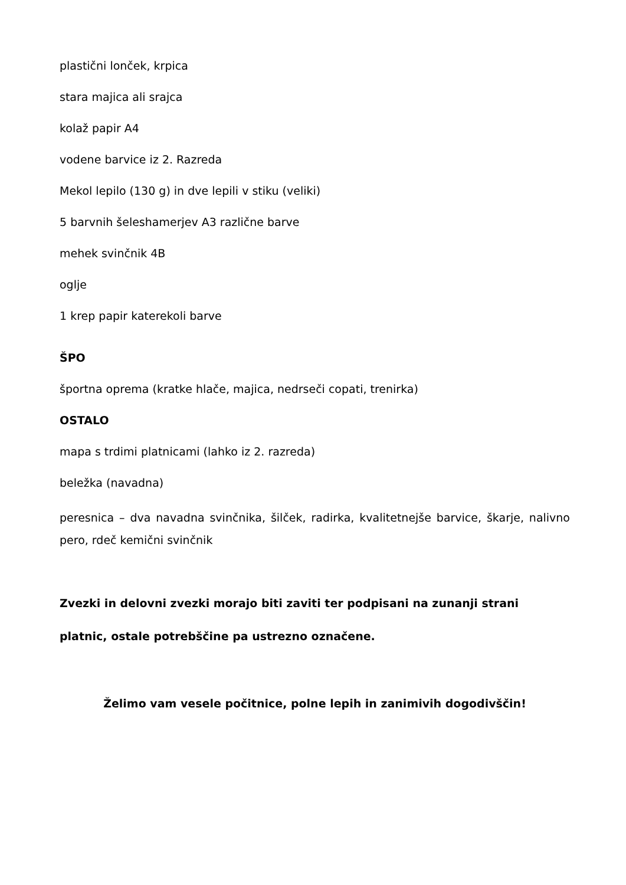plastični lonček, krpica
stara majica ali srajca
kolaž papir A4
vodene barvice iz 2. Razreda
Mekol lepilo (130 g) in dve lepili v stiku (veliki)
5 barvnih šeleshamerjev A3 različne barve
mehek svinčnik 4B
oglje
1 krep papir katerekoli barve
ŠPO
športna oprema (kratke hlače, majica, nedrseči copati, trenirka)
OSTALO
mapa s trdimi platnicami (lahko iz 2. razreda)
beležka (navadna)
peresnica – dva navadna svinčnika, šilček, radirka, kvalitetnejše barvice, škarje, nalivno pero, rdeč kemični svinčnik
Zvezki in delovni zvezki morajo biti zaviti ter podpisani na zunanji strani
platnic, ostale potrebščine pa ustrezno označene.
Želimo vam vesele počitnice, polne lepih in zanimivih dogodivščin!